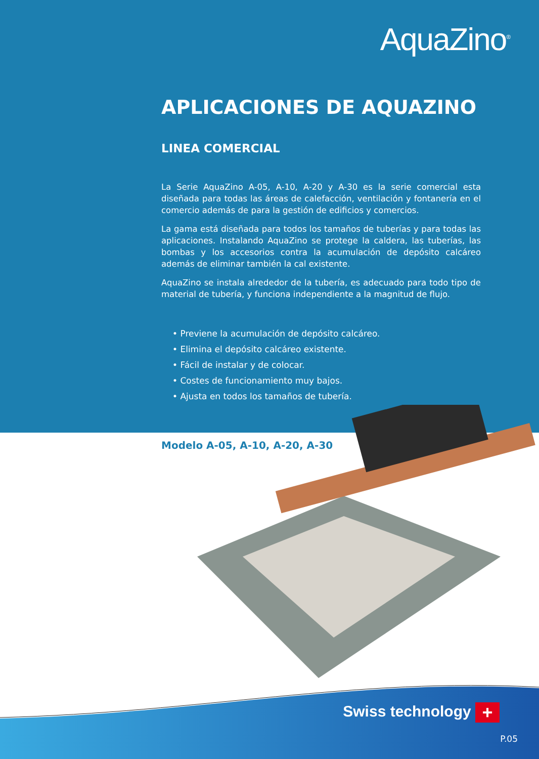AquaZino<sup>®</sup>
APLICACIONES DE AQUAZINO
LINEA COMERCIAL
La Serie AquaZino A-05, A-10, A-20 y A-30 es la serie comercial esta diseñada para todas las áreas de calefacción, ventilación y fontanería en el comercio además de para la gestión de edificios y comercios.
La gama está diseñada para todos los tamaños de tuberías y para todas las aplicaciones. Instalando AquaZino se protege la caldera, las tuberías, las bombas y los accesorios contra la acumulación de depósito calcáreo además de eliminar también la cal existente.
AquaZino se instala alrededor de la tubería, es adecuado para todo tipo de material de tubería, y funciona independiente a la magnitud de flujo.
• Previene la acumulación de depósito calcáreo.
• Elimina el depósito calcáreo existente.
• Fácil de instalar y de colocar.
• Costes de funcionamiento muy bajos.
• Ajusta en todos los tamaños de tubería.
Modelo A-05, A-10, A-20, A-30
Swiss technology +
P.05